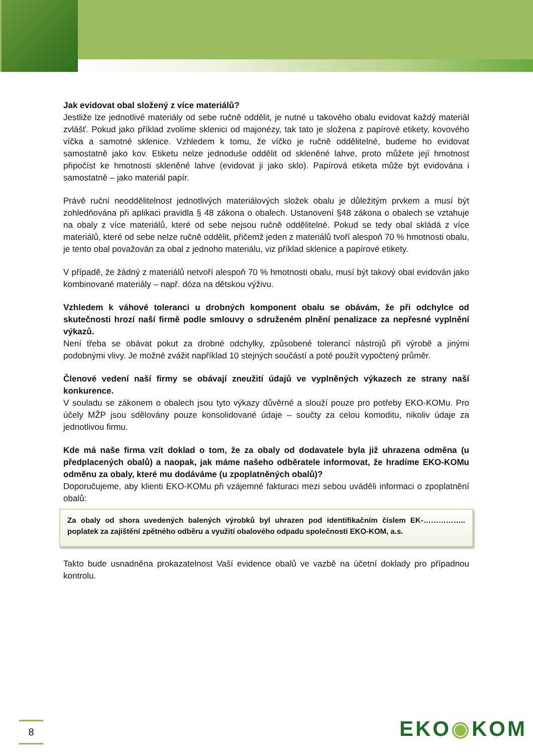Jak evidovat obal složený z více materiálů?
Jestliže lze jednotlivé materiály od sebe ručně oddělit, je nutné u takového obalu evidovat každý materiál zvlášť. Pokud jako příklad zvolíme sklenici od majonézy, tak tato je složena z papírové etikety, kovového víčka a samotné sklenice. Vzhledem k tomu, že víčko je ručně oddělitelné, budeme ho evidovat samostatně jako kov. Etiketu nelze jednoduše oddělit od skleněné lahve, proto můžete její hmotnost připočíst ke hmotnosti skleněné lahve (evidovat ji jako sklo). Papírová etiketa může být evidována i samostatně – jako materiál papír.
Právě ruční neoddělitelnost jednotlivých materiálových složek obalu je důležitým prvkem a musí být zohledňována při aplikaci pravidla § 48 zákona o obalech. Ustanovení §48 zákona o obalech se vztahuje na obaly z více materiálů, které od sebe nejsou ručně oddělitelné. Pokud se tedy obal skládá z více materiálů, které od sebe nelze ručně oddělit, přičemž jeden z materiálů tvoří alespoň 70 % hmotnosti obalu, je tento obal považován za obal z jednoho materiálu, viz příklad sklenice a papírové etikety.
V případě, že žádný z materiálů netvoří alespoň 70 % hmotnosti obalu, musí být takový obal evidován jako kombinované materiály – např. dóza na dětskou výživu.
Vzhledem k váhové toleranci u drobných komponent obalu se obávám, že při odchylce od skutečnosti hrozí naší firmě podle smlouvy o sdruženém plnění penalizace za nepřesné vyplnění výkazů.
Není třeba se obávat pokut za drobné odchylky, způsobené tolerancí nástrojů při výrobě a jinými podobnými vlivy. Je možné zvážit například 10 stejných součástí a poté použít vypočtený průměr.
Členové vedení naší firmy se obávají zneužití údajů ve vyplněných výkazech ze strany naší konkurence.
V souladu se zákonem o obalech jsou tyto výkazy důvěrné a slouží pouze pro potřeby EKO-KOMu. Pro účely MŽP jsou sdělovány pouze konsolidované údaje – součty za celou komoditu, nikoliv údaje za jednotlivou firmu.
Kde má naše firma vzít doklad o tom, že za obaly od dodavatele byla již uhrazena odměna (u předplacených obalů) a naopak, jak máme našeho odběratele informovat, že hradíme EKO-KOMu odměnu za obaly, které mu dodáváme (u zpoplatněných obalů)?
Doporučujeme, aby klienti EKO-KOMu při vzájemné fakturaci mezi sebou uváděli informaci o zpoplatnění obalů:
Za obaly od shora uvedených balených výrobků byl uhrazen pod identifikačním číslem EK-…………….. poplatek za zajištění zpětného odběru a využití obalového odpadu společnosti EKO-KOM, a.s.
Takto bude usnadněna prokazatelnost Vaší evidence obalů ve vazbě na účetní doklady pro případnou kontrolu.
8 EKO◉KOM